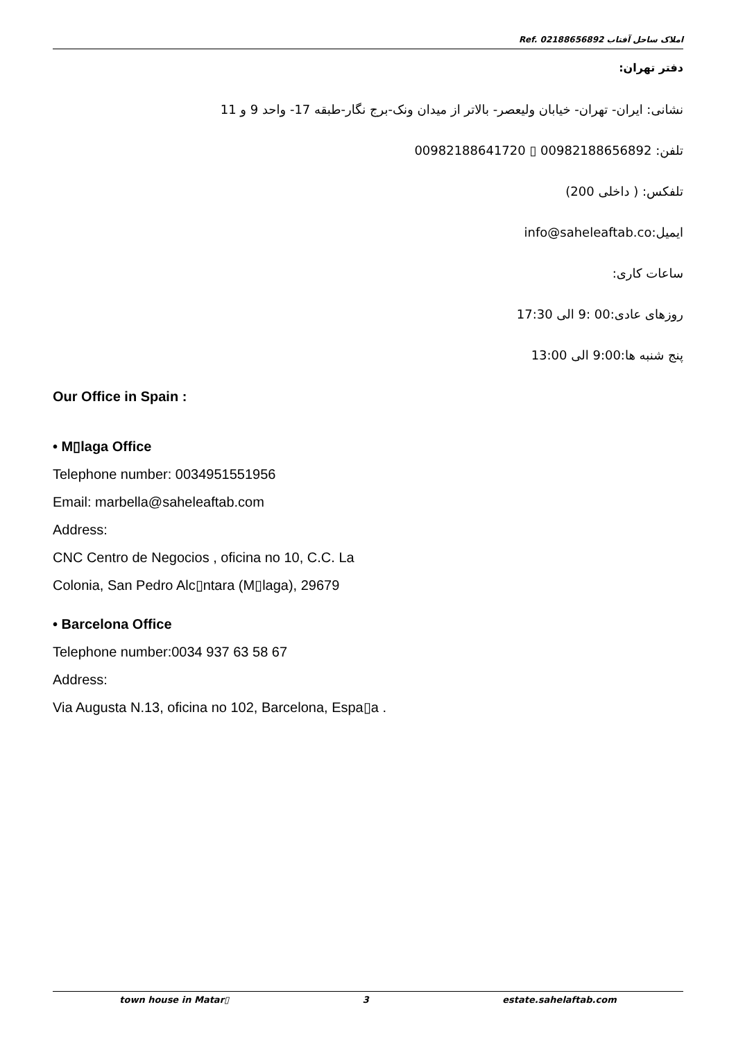Ref. املاک ساحل آفتاب 02188656892
دفتر تهران:
نشانی: ایران- تهران- خیابان ولیعصر- بالاتر از میدان ونک-برج نگار-طبقه 17- واحد 9 و 11
تلفن: 00982188656892 ▯ 00982188641720
تلفکس: ( داخلی 200)
ایمیل:info@saheleaftab.co
ساعات کاری:
روزهای عادی:00 :9 الی 17:30
پنج شنبه ها:9:00 الی 13:00
Our Office in Spain :
• M▯laga Office
Telephone number: 0034951551956
Email: marbella@saheleaftab.com
Address:
CNC Centro de Negocios , oficina no 10, C.C. La
Colonia, San Pedro Alc▯ntara (M▯laga), 29679
• Barcelona Office
Telephone number:0034 937 63 58 67
Address:
Via Augusta N.13, oficina no 102, Barcelona, Espa▯a .
town house in Matar▯ 3 estate.sahelaftab.com